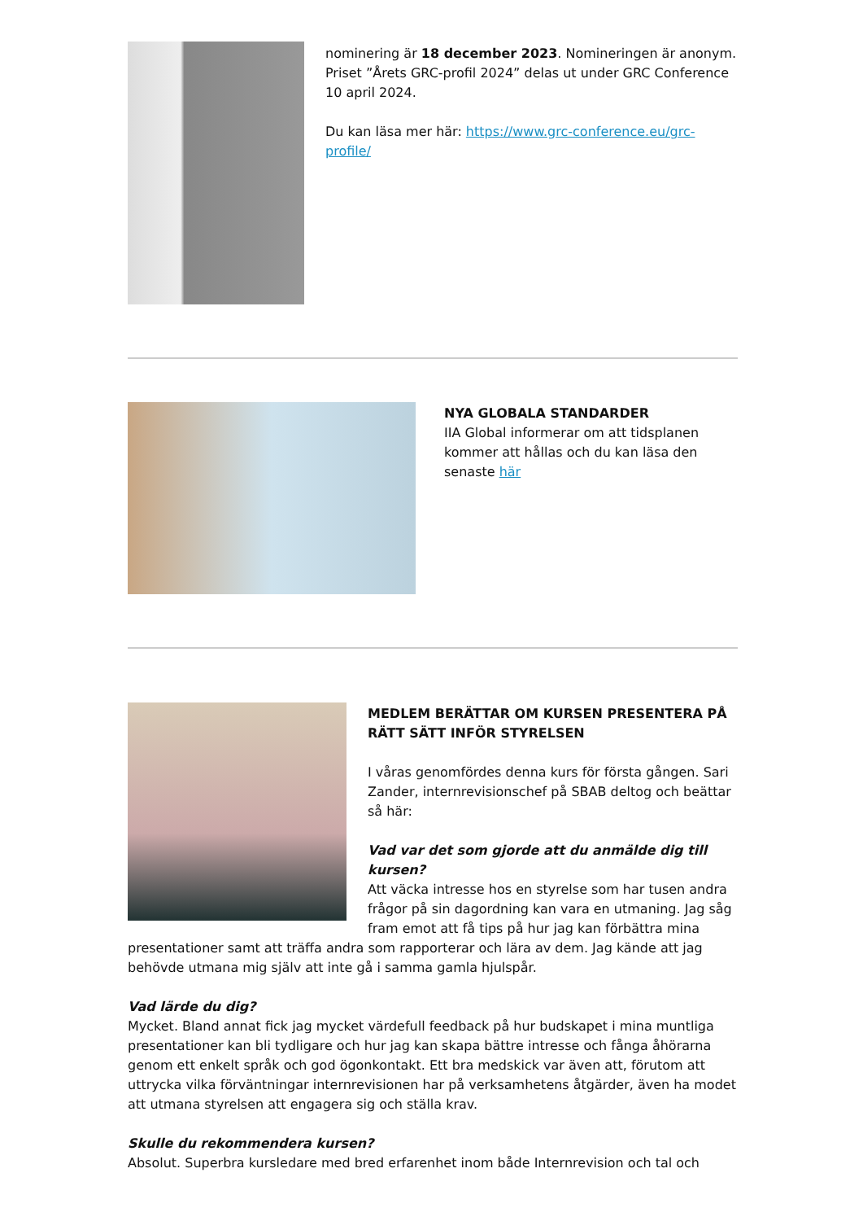nominering är 18 december 2023. Nomineringen är anonym. Priset ”Årets GRC-profil 2024” delas ut under GRC Conference 10 april 2024.
Du kan läsa mer här: https://www.grc-conference.eu/grc-profile/
NYA GLOBALA STANDARDER
IIA Global informerar om att tidsplanen kommer att hållas och du kan läsa den senaste här
MEDLEM BERÄTTAR OM KURSEN PRESENTERA PÅ RÄTT SÄTT INFÖR STYRELSEN
I våras genomfördes denna kurs för första gången. Sari Zander, internrevisionschef på SBAB deltog och beättar så här:
Vad var det som gjorde att du anmälde dig till kursen?
Att väcka intresse hos en styrelse som har tusen andra frågor på sin dagordning kan vara en utmaning. Jag såg fram emot att få tips på hur jag kan förbättra mina presentationer samt att träffa andra som rapporterar och lära av dem. Jag kände att jag behövde utmana mig själv att inte gå i samma gamla hjulspår.
Vad lärde du dig?
Mycket. Bland annat fick jag mycket värdefull feedback på hur budskapet i mina muntliga presentationer kan bli tydligare och hur jag kan skapa bättre intresse och fånga åhörarna genom ett enkelt språk och god ögonkontakt. Ett bra medskick var även att, förutom att uttrycka vilka förväntningar internrevisionen har på verksamhetens åtgärder, även ha modet att utmana styrelsen att engagera sig och ställa krav.
Skulle du rekommendera kursen?
Absolut. Superbra kursledare med bred erfarenhet inom både Internrevision och tal och